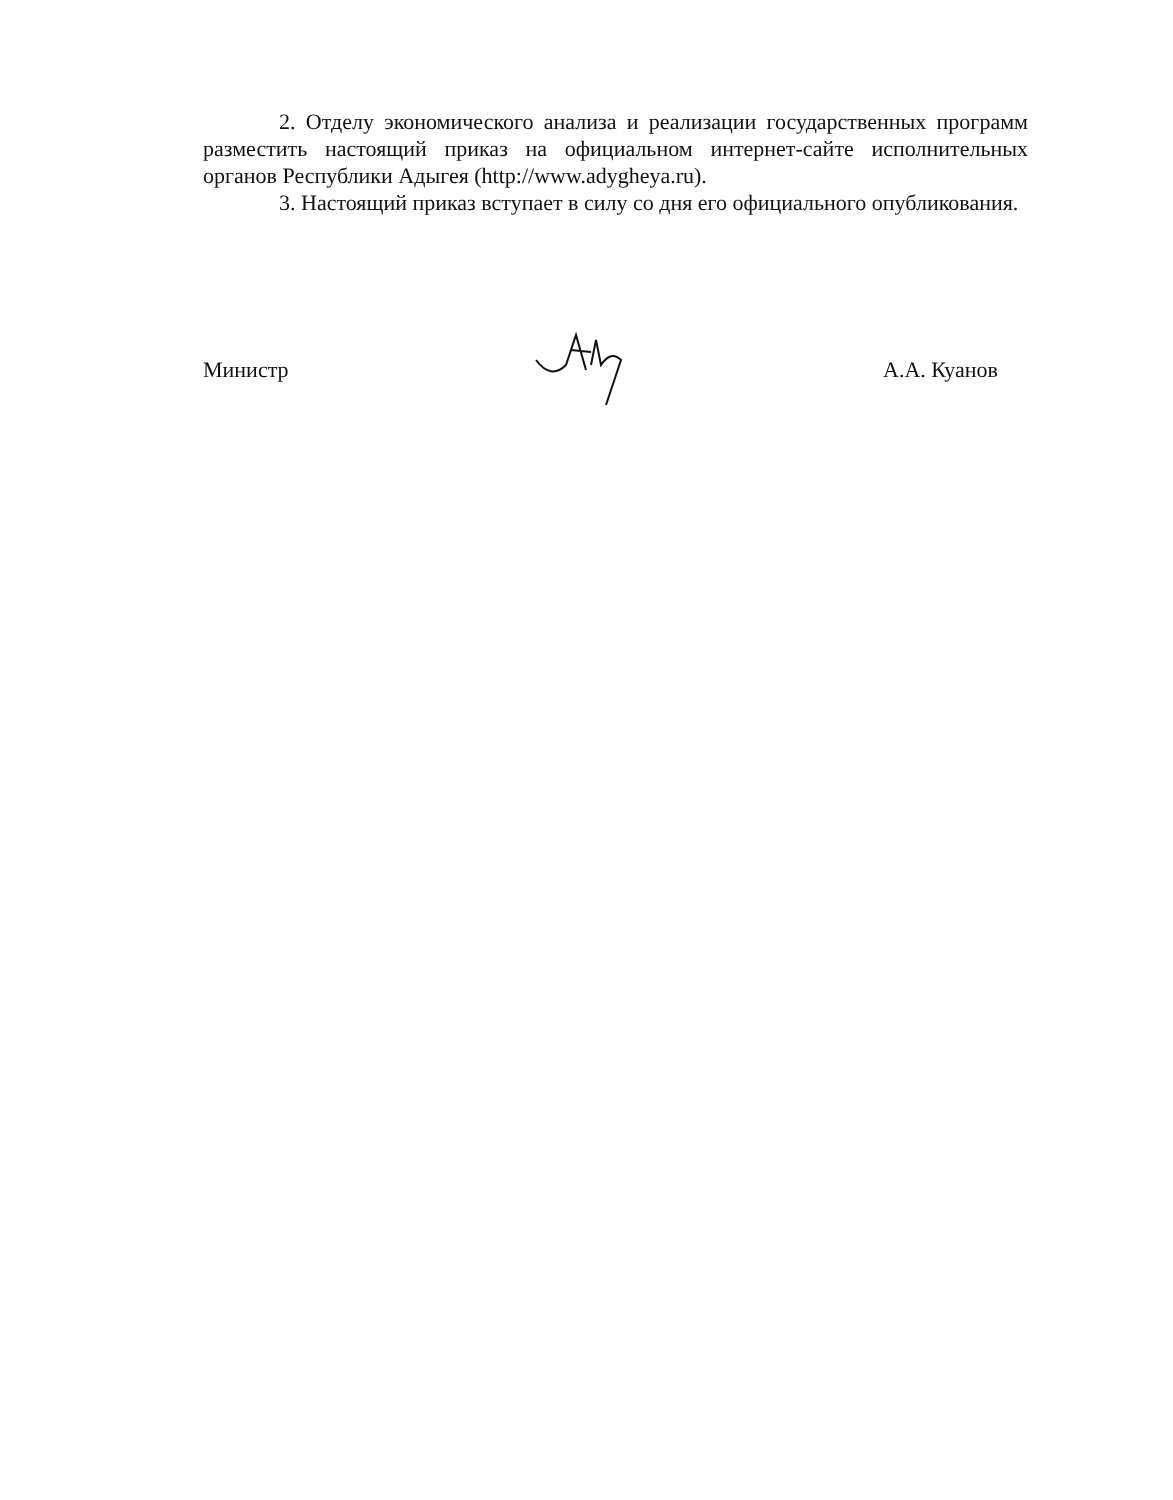2. Отделу экономического анализа и реализации государственных программ разместить настоящий приказ на официальном интернет-сайте исполнительных органов Республики Адыгея (http://www.adygheya.ru).
3. Настоящий приказ вступает в силу со дня его официального опубликования.
Министр А.А. Куанов